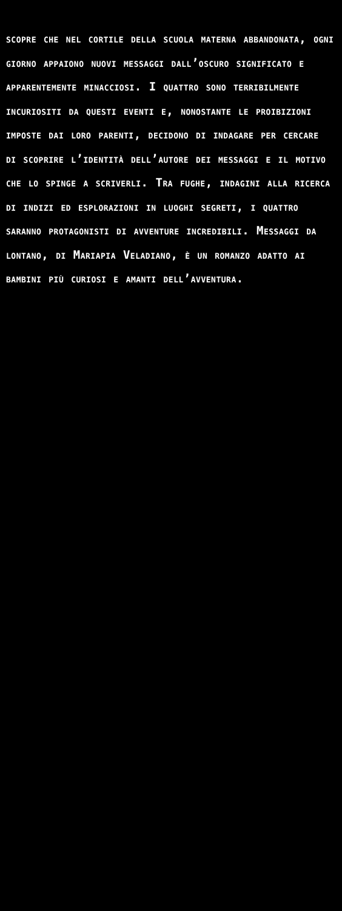scopre che nel cortile della scuola materna abbandonata, ogni giorno appaiono nuovi messaggi dall’oscuro significato e apparentemente minacciosi. I quattro sono terribilmente incuriositi da questi eventi e, nonostante le proibizioni imposte dai loro parenti, decidono di indagare per cercare di scoprire l’identità dell’autore dei messaggi e il motivo che lo spinge a scriverli. Tra fughe, indagini alla ricerca di indizi ed esplorazioni in luoghi segreti, i quattro saranno protagonisti di avventure incredibili. Messaggi da lontano, di Mariapia Veladiano, è un romanzo adatto ai bambini più curiosi e amanti dell’avventura.